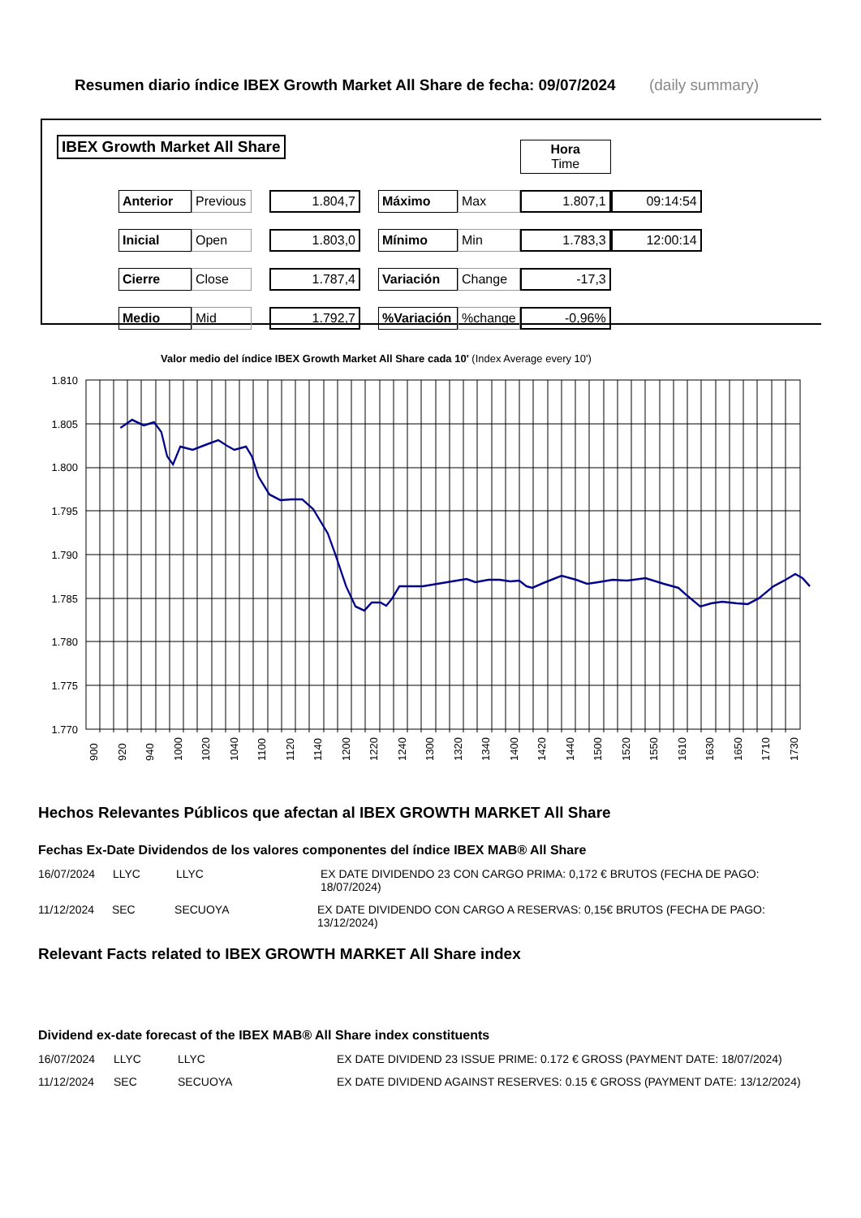Resumen diario índice IBEX Growth Market All Share de fecha: 09/07/2024 (daily summary)
IBEX Growth Market All Share
| | | | | | | | Hora Time | |
| Anterior | Previous | | 1.804,7 | | Máximo | Max | 1.807,1 | 09:14:54 |
| Inicial | Open | | 1.803,0 | | Mínimo | Min | 1.783,3 | 12:00:14 |
| Cierre | Close | | 1.787,4 | | Variación | Change | -17,3 | |
| Medio | Mid | | 1.792,7 | | %Variación | %change | -0,96% | |
Valor medio del índice IBEX Growth Market All Share cada 10' (Index Average every 10')
1.810
1.805
1.800
1.795
1.790
1.785
1.780
1.775
1.770
900
920
940
1000
1020
1040
1100
1120
1140
1200
1220
1240
1300
1320
1340
1400
1420
1440
1500
1520
1550
1610
1630
1650
1710
1730
Hechos Relevantes Públicos que afectan al IBEX GROWTH MARKET All Share
Fechas Ex-Date Dividendos de los valores componentes del índice IBEX MAB® All Share
16/07/2024 LLYC LLYC EX DATE DIVIDENDO 23 CON CARGO PRIMA: 0,172 € BRUTOS (FECHA DE PAGO: 18/07/2024)
11/12/2024 SEC SECUOYA EX DATE DIVIDENDO CON CARGO A RESERVAS: 0,15€ BRUTOS (FECHA DE PAGO: 13/12/2024)
Relevant Facts related to IBEX GROWTH MARKET All Share index
Dividend ex-date forecast of the IBEX MAB® All Share index constituents
16/07/2024 LLYC LLYC EX DATE DIVIDEND 23 ISSUE PRIME: 0.172 € GROSS (PAYMENT DATE: 18/07/2024)
11/12/2024 SEC SECUOYA EX DATE DIVIDEND AGAINST RESERVES: 0.15 € GROSS (PAYMENT DATE: 13/12/2024)